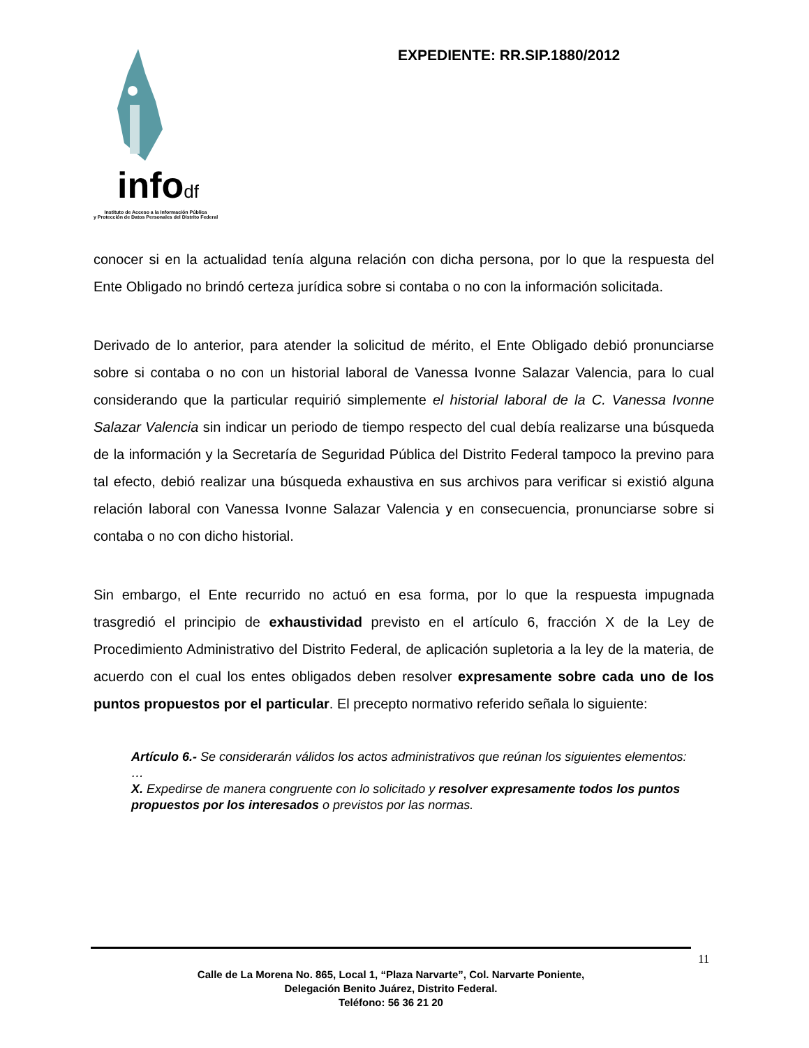infodf
Instituto de Acceso a la Información Pública
y Protección de Datos Personales del Distrito Federal
EXPEDIENTE: RR.SIP.1880/2012
conocer si en la actualidad tenía alguna relación con dicha persona, por lo que la respuesta del Ente Obligado no brindó certeza jurídica sobre si contaba o no con la información solicitada.
Derivado de lo anterior, para atender la solicitud de mérito, el Ente Obligado debió pronunciarse sobre si contaba o no con un historial laboral de Vanessa Ivonne Salazar Valencia, para lo cual considerando que la particular requirió simplemente el historial laboral de la C. Vanessa Ivonne Salazar Valencia sin indicar un periodo de tiempo respecto del cual debía realizarse una búsqueda de la información y la Secretaría de Seguridad Pública del Distrito Federal tampoco la previno para tal efecto, debió realizar una búsqueda exhaustiva en sus archivos para verificar si existió alguna relación laboral con Vanessa Ivonne Salazar Valencia y en consecuencia, pronunciarse sobre si contaba o no con dicho historial.
Sin embargo, el Ente recurrido no actuó en esa forma, por lo que la respuesta impugnada trasgredió el principio de exhaustividad previsto en el artículo 6, fracción X de la Ley de Procedimiento Administrativo del Distrito Federal, de aplicación supletoria a la ley de la materia, de acuerdo con el cual los entes obligados deben resolver expresamente sobre cada uno de los puntos propuestos por el particular. El precepto normativo referido señala lo siguiente:
Artículo 6.- Se considerarán válidos los actos administrativos que reúnan los siguientes elementos:
…
X. Expedirse de manera congruente con lo solicitado y resolver expresamente todos los puntos propuestos por los interesados o previstos por las normas.
11
Calle de La Morena No. 865, Local 1, “Plaza Narvarte”, Col. Narvarte Poniente,
Delegación Benito Juárez, Distrito Federal.
Teléfono: 56 36 21 20